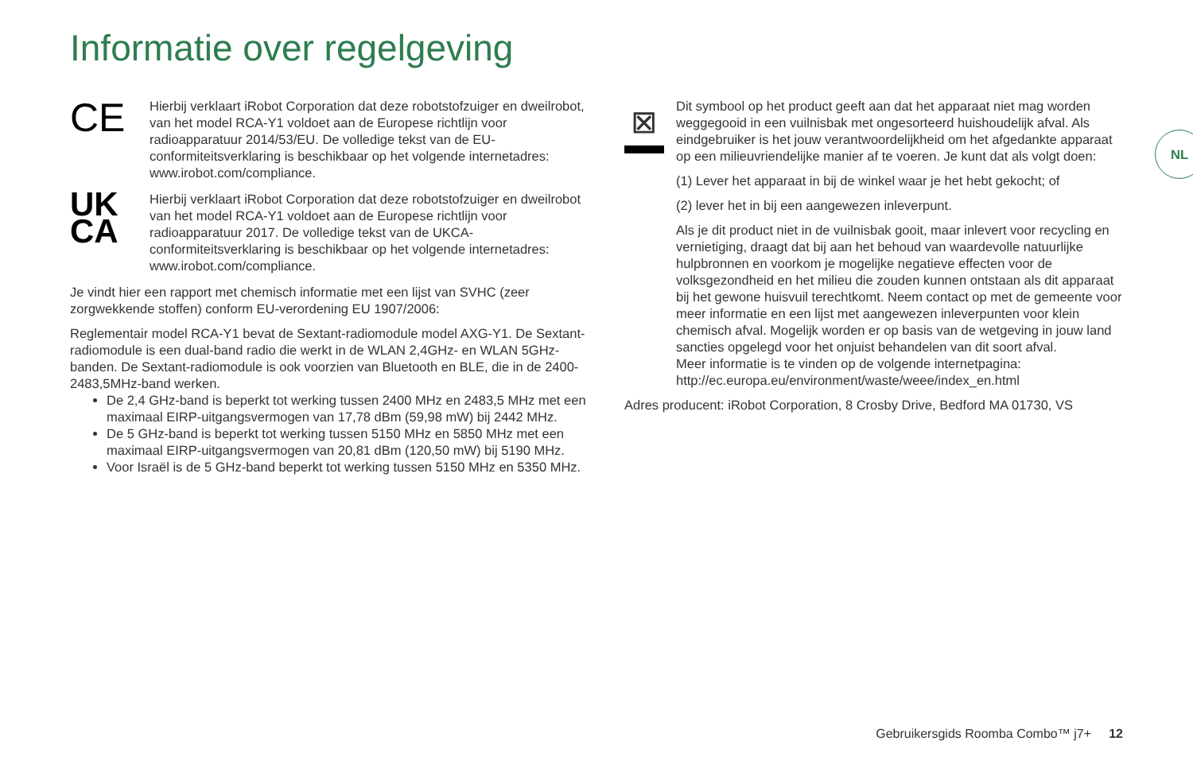Informatie over regelgeving
CE
Hierbij verklaart iRobot Corporation dat deze robotstofzuiger en dweilrobot, van het model RCA-Y1 voldoet aan de Europese richtlijn voor radioapparatuur 2014/53/EU. De volledige tekst van de EU-conformiteitsverklaring is beschikbaar op het volgende internetadres: www.irobot.com/compliance.
UK
CA
Hierbij verklaart iRobot Corporation dat deze robotstofzuiger en dweilrobot van het model RCA-Y1 voldoet aan de Europese richtlijn voor radioapparatuur 2017. De volledige tekst van de UKCA-conformiteitsverklaring is beschikbaar op het volgende internetadres: www.irobot.com/compliance.
Je vindt hier een rapport met chemisch informatie met een lijst van SVHC (zeer zorgwekkende stoffen) conform EU-verordening EU 1907/2006:
Reglementair model RCA-Y1 bevat de Sextant-radiomodule model AXG-Y1. De Sextant-radiomodule is een dual-band radio die werkt in de WLAN 2,4GHz- en WLAN 5GHz-banden. De Sextant-radiomodule is ook voorzien van Bluetooth en BLE, die in de 2400-2483,5MHz-band werken.
De 2,4 GHz-band is beperkt tot werking tussen 2400 MHz en 2483,5 MHz met een maximaal EIRP-uitgangsvermogen van 17,78 dBm (59,98 mW) bij 2442 MHz.
De 5 GHz-band is beperkt tot werking tussen 5150 MHz en 5850 MHz met een maximaal EIRP-uitgangsvermogen van 20,81 dBm (120,50 mW) bij 5190 MHz.
Voor Israël is de 5 GHz-band beperkt tot werking tussen 5150 MHz en 5350 MHz.
⊠
Dit symbool op het product geeft aan dat het apparaat niet mag worden weggegooid in een vuilnisbak met ongesorteerd huishoudelijk afval. Als eindgebruiker is het jouw verantwoordelijkheid om het afgedankte apparaat op een milieuvriendelijke manier af te voeren. Je kunt dat als volgt doen:
(1) Lever het apparaat in bij de winkel waar je het hebt gekocht; of
(2) lever het in bij een aangewezen inleverpunt.
Als je dit product niet in de vuilnisbak gooit, maar inlevert voor recycling en vernietiging, draagt dat bij aan het behoud van waardevolle natuurlijke hulpbronnen en voorkom je mogelijke negatieve effecten voor de volksgezondheid en het milieu die zouden kunnen ontstaan als dit apparaat bij het gewone huisvuil terechtkomt. Neem contact op met de gemeente voor meer informatie en een lijst met aangewezen inleverpunten voor klein chemisch afval. Mogelijk worden er op basis van de wetgeving in jouw land sancties opgelegd voor het onjuist behandelen van dit soort afval.
Meer informatie is te vinden op de volgende internetpagina: http://ec.europa.eu/environment/waste/weee/index_en.html
Adres producent: iRobot Corporation, 8 Crosby Drive, Bedford MA 01730, VS
NL
Gebruikersgids Roomba Combo™ j7+ 12